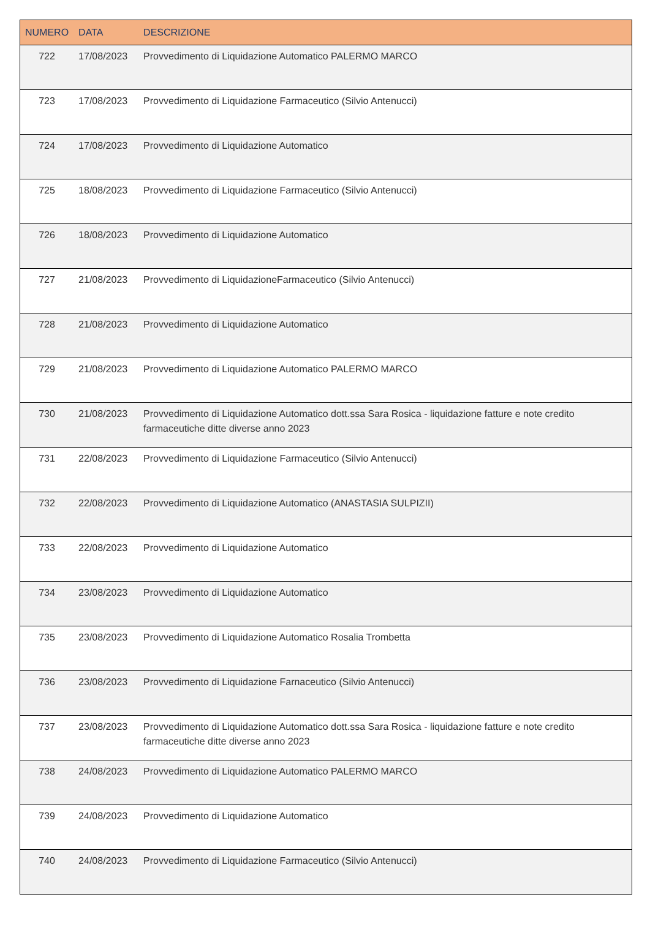| NUMERO | DATA | DESCRIZIONE |
| --- | --- | --- |
| 722 | 17/08/2023 | Provvedimento di Liquidazione Automatico PALERMO MARCO |
| 723 | 17/08/2023 | Provvedimento di Liquidazione Farmaceutico (Silvio Antenucci) |
| 724 | 17/08/2023 | Provvedimento di Liquidazione Automatico |
| 725 | 18/08/2023 | Provvedimento di Liquidazione Farmaceutico (Silvio Antenucci) |
| 726 | 18/08/2023 | Provvedimento di Liquidazione Automatico |
| 727 | 21/08/2023 | Provvedimento di LiquidazioneFarmaceutico (Silvio Antenucci) |
| 728 | 21/08/2023 | Provvedimento di Liquidazione Automatico |
| 729 | 21/08/2023 | Provvedimento di Liquidazione Automatico PALERMO MARCO |
| 730 | 21/08/2023 | Provvedimento di Liquidazione Automatico dott.ssa Sara Rosica - liquidazione fatture e note credito farmaceutiche ditte diverse anno 2023 |
| 731 | 22/08/2023 | Provvedimento di Liquidazione Farmaceutico (Silvio Antenucci) |
| 732 | 22/08/2023 | Provvedimento di Liquidazione Automatico (ANASTASIA SULPIZII) |
| 733 | 22/08/2023 | Provvedimento di Liquidazione Automatico |
| 734 | 23/08/2023 | Provvedimento di Liquidazione Automatico |
| 735 | 23/08/2023 | Provvedimento di Liquidazione Automatico Rosalia Trombetta |
| 736 | 23/08/2023 | Provvedimento di Liquidazione Farnaceutico (Silvio Antenucci) |
| 737 | 23/08/2023 | Provvedimento di Liquidazione Automatico dott.ssa Sara Rosica - liquidazione fatture e note credito farmaceutiche ditte diverse anno 2023 |
| 738 | 24/08/2023 | Provvedimento di Liquidazione Automatico PALERMO MARCO |
| 739 | 24/08/2023 | Provvedimento di Liquidazione Automatico |
| 740 | 24/08/2023 | Provvedimento di Liquidazione Farmaceutico (Silvio Antenucci) |